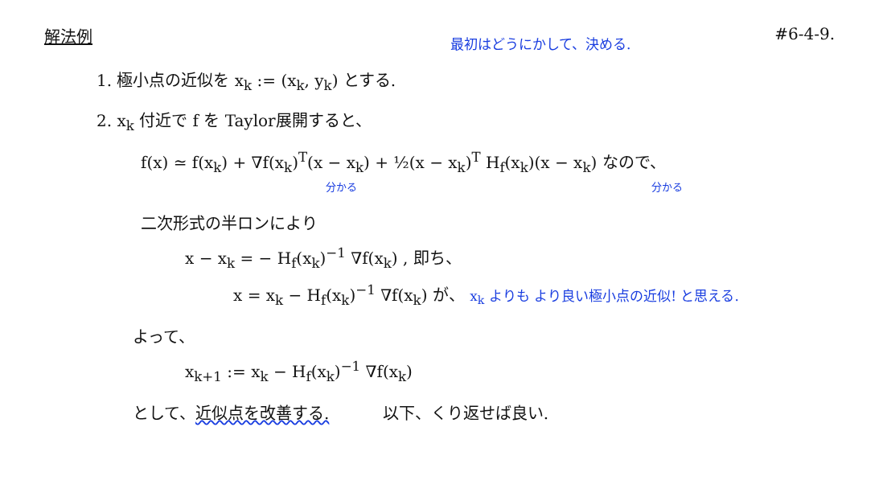解法例 #6-4-9.
最初はどうにかして、決める.
1. 極小点の近似を x<sub>k</sub> := (x<sub>k</sub>, y<sub>k</sub>) とする.
2. x<sub>k</sub> 付近で f を Taylor展開すると、
f(x) ≃ f(x<sub>k</sub>) + ∇f(x<sub>k</sub>)<sup>T</sup>(x − x<sub>k</sub>) + ½(x − x<sub>k</sub>)<sup>T</sup> H<sub>f</sub>(x<sub>k</sub>)(x − x<sub>k</sub>) なので、
分かる 分かる
二次形式の半ロンにより
x − x<sub>k</sub> = − H<sub>f</sub>(x<sub>k</sub>)<sup>−1</sup> ∇f(x<sub>k</sub>) , 即ち、
x = x<sub>k</sub> − H<sub>f</sub>(x<sub>k</sub>)<sup>−1</sup> ∇f(x<sub>k</sub>) が、 x<sub>k</sub> よりも より良い極小点の近似! と思える.
よって、
x<sub>k+1</sub> := x<sub>k</sub> − H<sub>f</sub>(x<sub>k</sub>)<sup>−1</sup> ∇f(x<sub>k</sub>)
として、近似点を改善する. 以下、くり返せば良い.